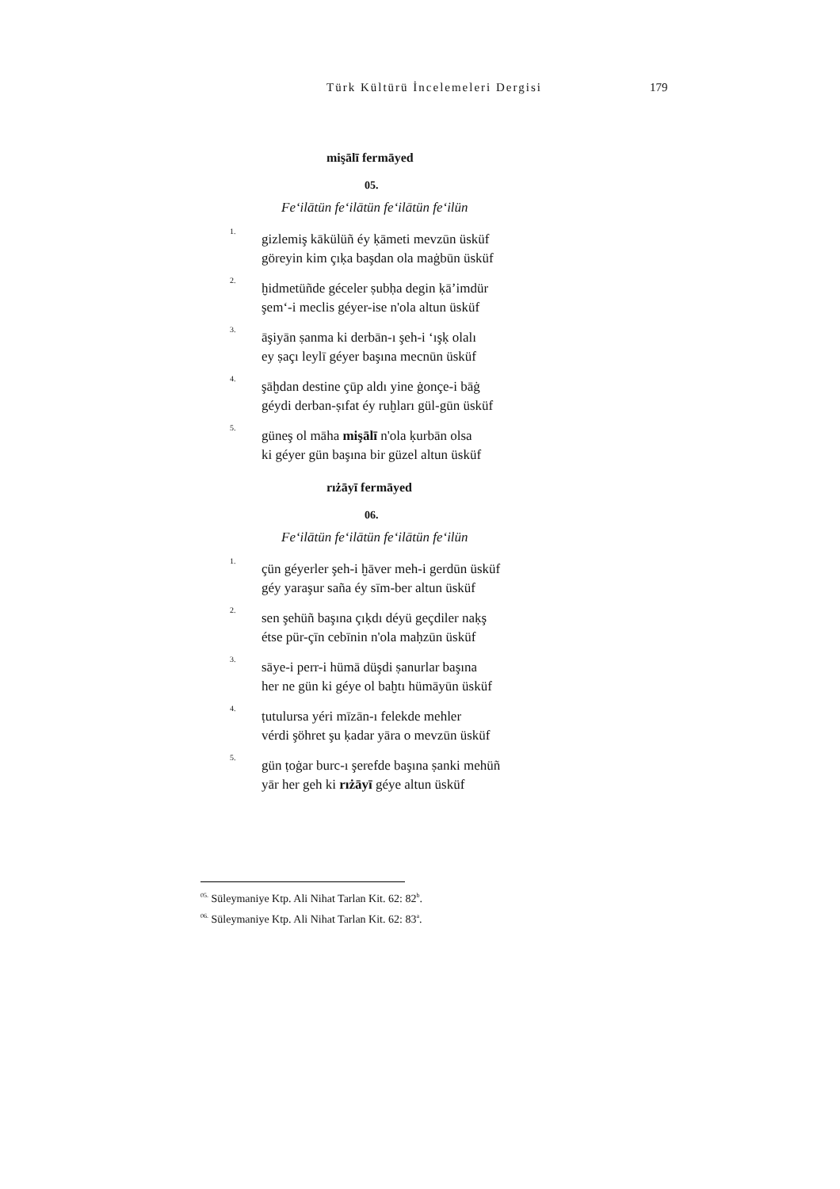Türk Kültürü İncelemeleri Dergisi 179
mişālī fermāyed
05.
Fe‘ilātün fe‘ilātün fe‘ilātün fe‘ilün
1.
gizlemiş kākülüñ éy ḳāmeti mevzūn üsküf
göreyin kim çıḳa başdan ola maġbūn üsküf
2.
ḫidmetüñde géceler ṣubḥa degin ḳā’imdür
şem‘-i meclis géyer-ise n'ola altun üsküf
3.
āşiyān ṣanma ki derbān-ı şeh-i ‘ışḳ olalı
ey ṣaçı leylī géyer başına mecnūn üsküf
4.
şāḫdan destine çūp aldı yine ġonçe-i bāġ
géydi derban-ṣıfat éy ruḫları gül-gūn üsküf
5.
güneş ol māha mişālī n'ola ḳurbān olsa
ki géyer gün başına bir güzel altun üsküf
rıżāyī fermāyed
06.
Fe‘ilātün fe‘ilātün fe‘ilātün fe‘ilün
1.
çün géyerler şeh-i ḫāver meh-i gerdūn üsküf
géy yaraşur saña éy sīm-ber altun üsküf
2.
sen şehüñ başına çıḳdı déyü geçdiler naḳş
étse pür-çīn cebīnin n'ola maḥzūn üsküf
3.
sāye-i perr-i hümā düşdi ṣanurlar başına
her ne gün ki géye ol baḫtı hümāyūn üsküf
4.
ṭutulursa yéri mīzān-ı felekde mehler
vérdi şöhret şu ḳadar yāra o mevzūn üsküf
5.
gün ṭoġar burc-ı şerefde başına ṣanki mehüñ
yār her geh ki rıżāyī géye altun üsküf
<sup>05.</sup> Süleymaniye Ktp. Ali Nihat Tarlan Kit. 62: 82<sup>b</sup>.
<sup>06.</sup> Süleymaniye Ktp. Ali Nihat Tarlan Kit. 62: 83<sup>a</sup>.